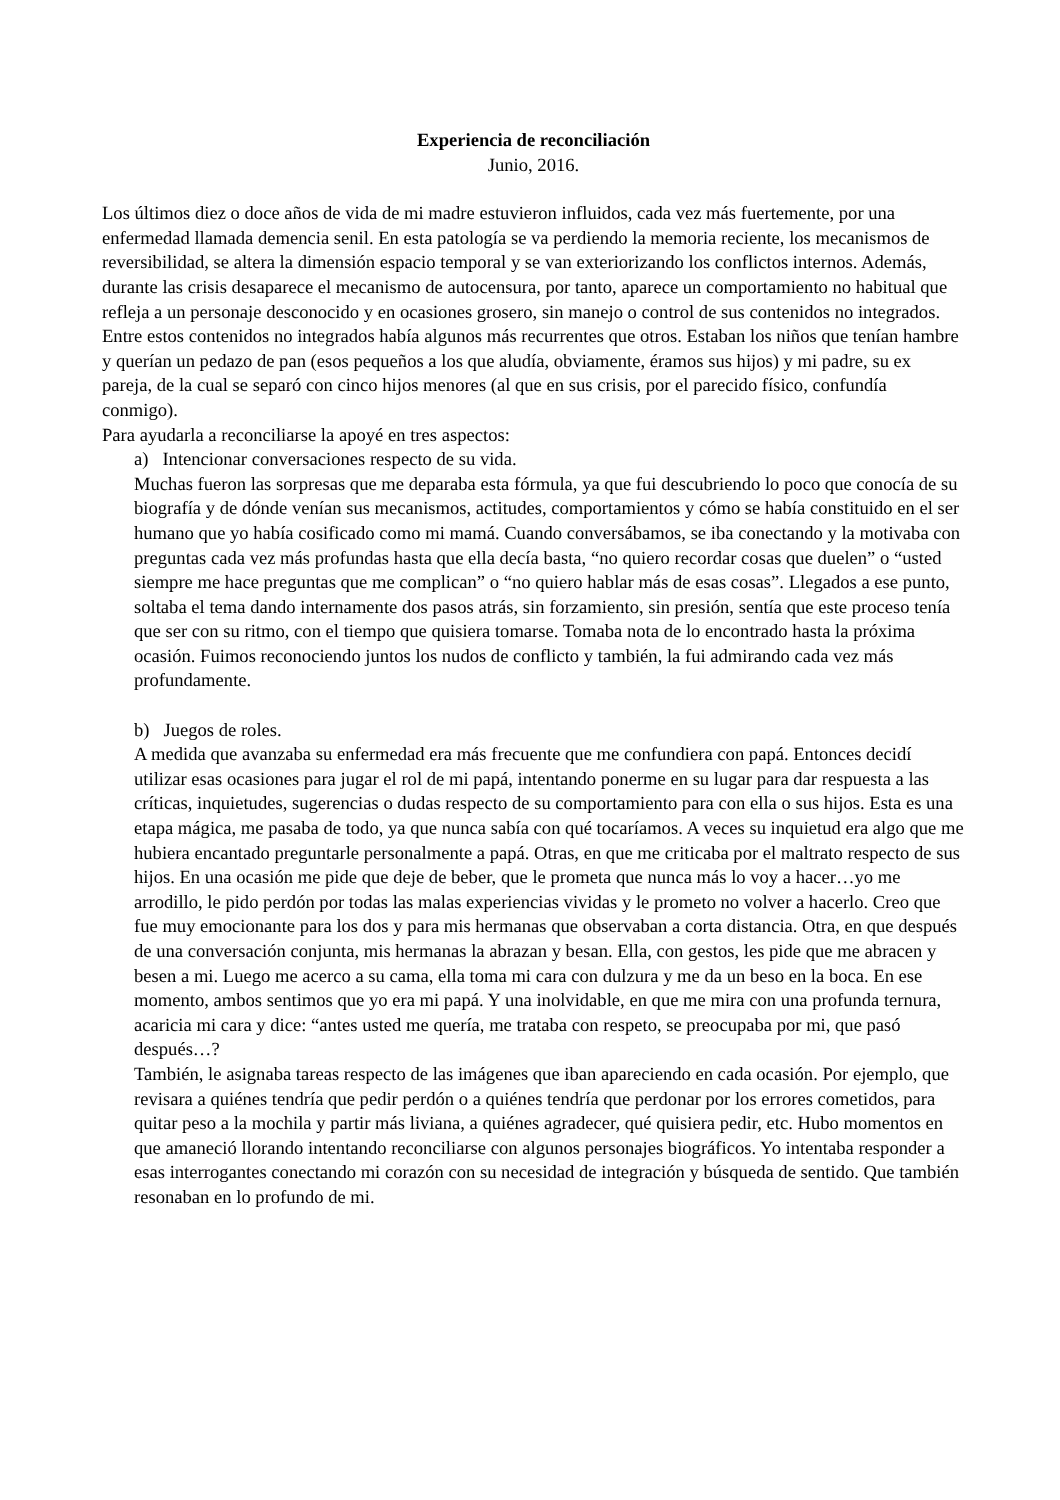Experiencia de reconciliación
Junio, 2016.
Los últimos diez o doce años de vida de mi madre estuvieron influidos, cada vez más fuertemente, por una enfermedad llamada demencia senil. En esta patología se va perdiendo la memoria reciente, los mecanismos de reversibilidad, se altera la dimensión espacio temporal y se van exteriorizando los conflictos internos. Además, durante las crisis desaparece el mecanismo de autocensura, por tanto, aparece un comportamiento no habitual que refleja a un personaje desconocido y en ocasiones grosero, sin manejo o control de sus contenidos no integrados.
Entre estos contenidos no integrados había algunos más recurrentes que otros. Estaban los niños que tenían hambre y querían un pedazo de pan (esos pequeños a los que aludía, obviamente, éramos sus hijos) y mi padre, su ex pareja, de la cual se separó con cinco hijos menores (al que en sus crisis, por el parecido físico, confundía conmigo).
Para ayudarla a reconciliarse la apoyé en tres aspectos:
a) Intencionar conversaciones respecto de su vida.
Muchas fueron las sorpresas que me deparaba esta fórmula, ya que fui descubriendo lo poco que conocía de su biografía y de dónde venían sus mecanismos, actitudes, comportamientos y cómo se había constituido en el ser humano que yo había cosificado como mi mamá. Cuando conversábamos, se iba conectando y la motivaba con preguntas cada vez más profundas hasta que ella decía basta, “no quiero recordar cosas que duelen” o “usted siempre me hace preguntas que me complican” o “no quiero hablar más de esas cosas”. Llegados a ese punto, soltaba el tema dando internamente dos pasos atrás, sin forzamiento, sin presión, sentía que este proceso tenía que ser con su ritmo, con el tiempo que quisiera tomarse. Tomaba nota de lo encontrado hasta la próxima ocasión. Fuimos reconociendo juntos los nudos de conflicto y también, la fui admirando cada vez más profundamente.
b) Juegos de roles.
A medida que avanzaba su enfermedad era más frecuente que me confundiera con papá. Entonces decidí utilizar esas ocasiones para jugar el rol de mi papá, intentando ponerme en su lugar para dar respuesta a las críticas, inquietudes, sugerencias o dudas respecto de su comportamiento para con ella o sus hijos. Esta es una etapa mágica, me pasaba de todo, ya que nunca sabía con qué tocaríamos. A veces su inquietud era algo que me hubiera encantado preguntarle personalmente a papá. Otras, en que me criticaba por el maltrato respecto de sus hijos. En una ocasión me pide que deje de beber, que le prometa que nunca más lo voy a hacer…yo me arrodillo, le pido perdón por todas las malas experiencias vividas y le prometo no volver a hacerlo. Creo que fue muy emocionante para los dos y para mis hermanas que observaban a corta distancia. Otra, en que después de una conversación conjunta, mis hermanas la abrazan y besan. Ella, con gestos, les pide que me abracen y besen a mi. Luego me acerco a su cama, ella toma mi cara con dulzura y me da un beso en la boca. En ese momento, ambos sentimos que yo era mi papá. Y una inolvidable, en que me mira con una profunda ternura, acaricia mi cara y dice: “antes usted me quería, me trataba con respeto, se preocupaba por mi, que pasó después…?
También, le asignaba tareas respecto de las imágenes que iban apareciendo en cada ocasión. Por ejemplo, que revisara a quiénes tendría que pedir perdón o a quiénes tendría que perdonar por los errores cometidos, para quitar peso a la mochila y partir más liviana, a quiénes agradecer, qué quisiera pedir, etc. Hubo momentos en que amaneció llorando intentando reconciliarse con algunos personajes biográficos. Yo intentaba responder a esas interrogantes conectando mi corazón con su necesidad de integración y búsqueda de sentido. Que también resonaban en lo profundo de mi.